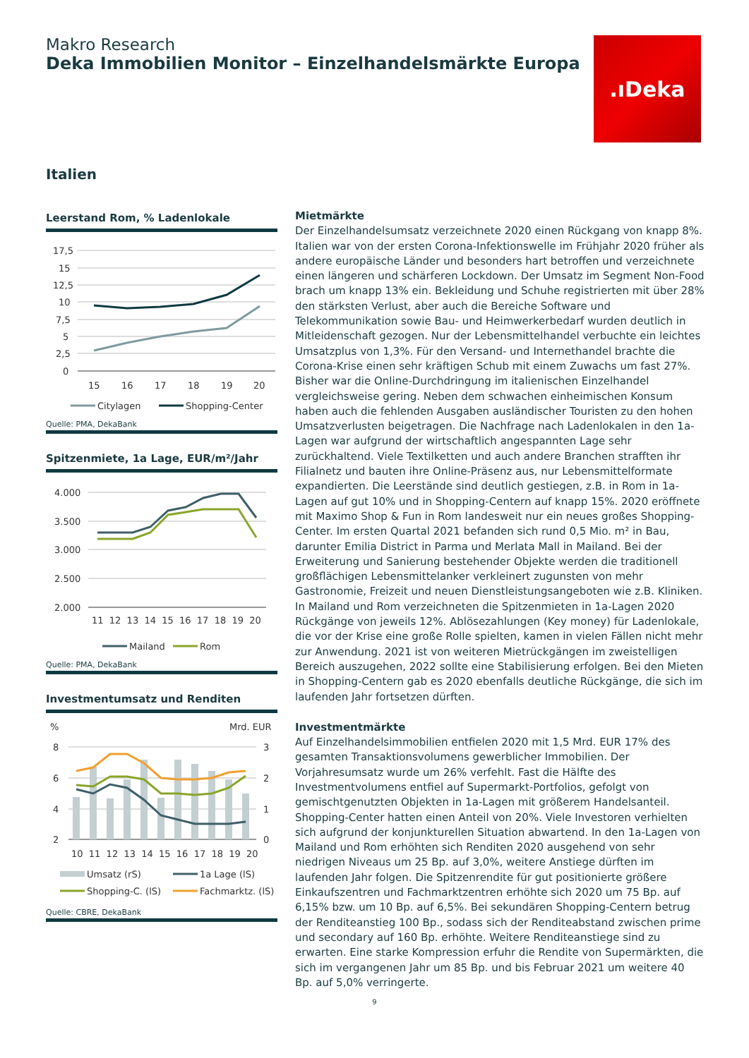Makro Research
Deka Immobilien Monitor – Einzelhandelsmärkte Europa
.ıDeka
Italien
Leerstand Rom, % Ladenlokale
17,5
15
12,5
10
7,5
5
2,5
0
15
16
17
18
19
20
Citylagen
Shopping-Center
Quelle: PMA, DekaBank
Spitzenmiete, 1a Lage, EUR/m²/Jahr
4.000
3.500
3.000
2.500
2.000
11 12 13 14 15 16 17 18 19 20
Mailand
Rom
Quelle: PMA, DekaBank
Investmentumsatz und Renditen
%
Mrd. EUR
8
6
4
2
3
2
1
0
10 11 12 13 14 15 16 17 18 19 20
Umsatz (rS)
1a Lage (lS)
Shopping-C. (lS)
Fachmarktz. (lS)
Quelle: CBRE, DekaBank
Mietmärkte
Der Einzelhandelsumsatz verzeichnete 2020 einen Rückgang von knapp 8%. Italien war von der ersten Corona-Infektionswelle im Frühjahr 2020 früher als andere europäische Länder und besonders hart betroffen und verzeichnete einen längeren und schärferen Lockdown. Der Umsatz im Segment Non-Food brach um knapp 13% ein. Bekleidung und Schuhe registrierten mit über 28% den stärksten Verlust, aber auch die Bereiche Software und Telekommunikation sowie Bau- und Heimwerkerbedarf wurden deutlich in Mitleidenschaft gezogen. Nur der Lebensmittelhandel verbuchte ein leichtes Umsatzplus von 1,3%. Für den Versand- und Internethandel brachte die Corona-Krise einen sehr kräftigen Schub mit einem Zuwachs um fast 27%. Bisher war die Online-Durchdringung im italienischen Einzelhandel vergleichsweise gering. Neben dem schwachen einheimischen Konsum haben auch die fehlenden Ausgaben ausländischer Touristen zu den hohen Umsatzverlusten beigetragen. Die Nachfrage nach Ladenlokalen in den 1a-Lagen war aufgrund der wirtschaftlich angespannten Lage sehr zurückhaltend. Viele Textilketten und auch andere Branchen strafften ihr Filialnetz und bauten ihre Online-Präsenz aus, nur Lebensmittelformate expandierten. Die Leerstände sind deutlich gestiegen, z.B. in Rom in 1a-Lagen auf gut 10% und in Shopping-Centern auf knapp 15%. 2020 eröffnete mit Maximo Shop & Fun in Rom landesweit nur ein neues großes Shopping-Center. Im ersten Quartal 2021 befanden sich rund 0,5 Mio. m² in Bau, darunter Emilia District in Parma und Merlata Mall in Mailand. Bei der Erweiterung und Sanierung bestehender Objekte werden die traditionell großflächigen Lebensmittelanker verkleinert zugunsten von mehr Gastronomie, Freizeit und neuen Dienstleistungsangeboten wie z.B. Kliniken. In Mailand und Rom verzeichneten die Spitzenmieten in 1a-Lagen 2020 Rückgänge von jeweils 12%. Ablösezahlungen (Key money) für Ladenlokale, die vor der Krise eine große Rolle spielten, kamen in vielen Fällen nicht mehr zur Anwendung. 2021 ist von weiteren Mietrückgängen im zweistelligen Bereich auszugehen, 2022 sollte eine Stabilisierung erfolgen. Bei den Mieten in Shopping-Centern gab es 2020 ebenfalls deutliche Rückgänge, die sich im laufenden Jahr fortsetzen dürften.
Investmentmärkte
Auf Einzelhandelsimmobilien entfielen 2020 mit 1,5 Mrd. EUR 17% des gesamten Transaktionsvolumens gewerblicher Immobilien. Der Vorjahresumsatz wurde um 26% verfehlt. Fast die Hälfte des Investmentvolumens entfiel auf Supermarkt-Portfolios, gefolgt von gemischtgenutzten Objekten in 1a-Lagen mit größerem Handelsanteil. Shopping-Center hatten einen Anteil von 20%. Viele Investoren verhielten sich aufgrund der konjunkturellen Situation abwartend. In den 1a-Lagen von Mailand und Rom erhöhten sich Renditen 2020 ausgehend von sehr niedrigen Niveaus um 25 Bp. auf 3,0%, weitere Anstiege dürften im laufenden Jahr folgen. Die Spitzenrendite für gut positionierte größere Einkaufszentren und Fachmarktzentren erhöhte sich 2020 um 75 Bp. auf 6,15% bzw. um 10 Bp. auf 6,5%. Bei sekundären Shopping-Centern betrug der Renditeanstieg 100 Bp., sodass sich der Renditeabstand zwischen prime und secondary auf 160 Bp. erhöhte. Weitere Renditeanstiege sind zu erwarten. Eine starke Kompression erfuhr die Rendite von Supermärkten, die sich im vergangenen Jahr um 85 Bp. und bis Februar 2021 um weitere 40 Bp. auf 5,0% verringerte.
9